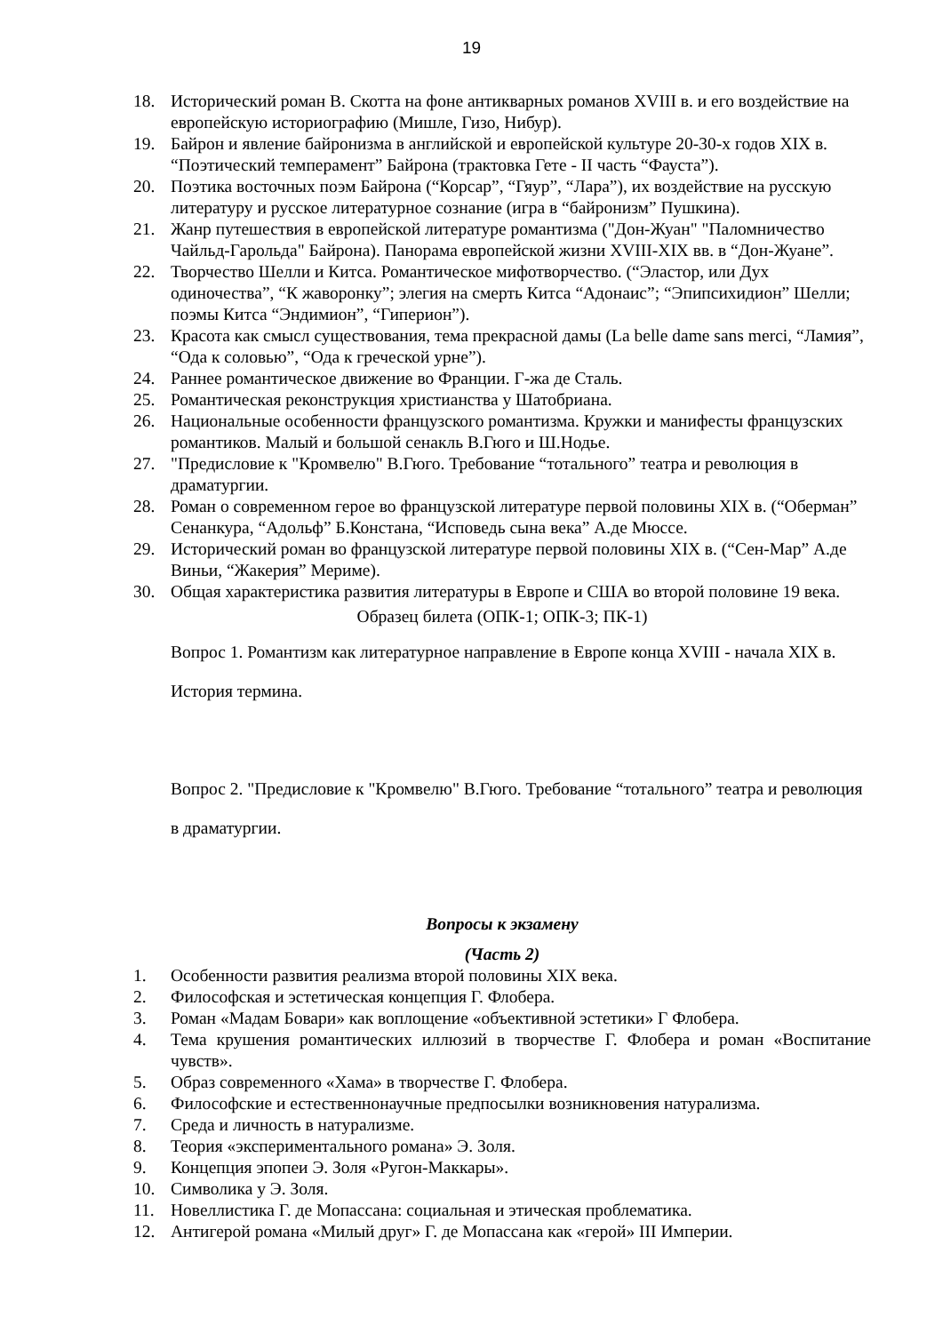19
18. Исторический роман В. Скотта на фоне антикварных романов XVIII в. и его воздействие на европейскую историографию (Мишле, Гизо, Нибур).
19. Байрон и явление байронизма в английской и европейской культуре 20-30-х годов XIX в. “Поэтический темперамент” Байрона (трактовка Гете - II часть “Фауста”).
20. Поэтика восточных поэм Байрона (“Корсар”, “Гяур”, “Лара”), их воздействие на русскую литературу и русское литературное сознание (игра в “байронизм” Пушкина).
21. Жанр путешествия в европейской литературе романтизма ("Дон-Жуан" "Паломничество Чайльд-Гарольда" Байрона). Панорама европейской жизни XVIII-XIX вв. в “Дон-Жуане”.
22. Творчество Шелли и Китса. Романтическое мифотворчество. (“Эластор, или Дух одиночества”, “К жаворонку”; элегия на смерть Китса “Адонаис”; “Эпипсихидион” Шелли; поэмы Китса “Эндимион”, “Гиперион”).
23. Красота как смысл существования, тема прекрасной дамы (La belle dame sans merci, “Ламия”, “Ода к соловью”, “Ода к греческой урне”).
24. Раннее романтическое движение во Франции. Г-жа де Сталь.
25. Романтическая реконструкция христианства у Шатобриана.
26. Национальные особенности французского романтизма. Кружки и манифесты французских романтиков. Малый и большой сенакль В.Гюго и Ш.Нодье.
27. "Предисловие к "Кромвелю" В.Гюго. Требование “тотального” театра и революция в драматургии.
28. Роман о современном герое во французской литературе первой половины XIX в. (“Оберман” Сенанкура, “Адольф” Б.Констана, “Исповедь сына века” А.де Мюссе.
29. Исторический роман во французской литературе первой половины XIX в. (“Сен-Мар” А.де Виньи, “Жакерия” Мериме).
30. Общая характеристика развития литературы в Европе и США во второй половине 19 века.
Образец билета (ОПК-1; ОПК-3; ПК-1)
Вопрос 1. Романтизм как литературное направление в Европе конца XVIII - начала XIX в. История термина.
Вопрос 2. "Предисловие к "Кромвелю" В.Гюго. Требование “тотального” театра и революция в драматургии.
Вопросы к экзамену
(Часть 2)
1. Особенности развития реализма второй половины XIX века.
2. Философская и эстетическая концепция Г. Флобера.
3. Роман «Мадам Бовари» как воплощение «объективной эстетики» Г Флобера.
4. Тема крушения романтических иллюзий в творчестве Г. Флобера и роман «Воспитание чувств».
5. Образ современного «Хама» в творчестве Г. Флобера.
6. Философские и естественнонаучные предпосылки возникновения натурализма.
7. Среда и личность в натурализме.
8. Теория «экспериментального романа» Э. Золя.
9. Концепция эпопеи Э. Золя «Ругон-Маккары».
10. Символика у Э. Золя.
11. Новеллистика Г. де Мопассана: социальная и этическая проблематика.
12. Антигерой романа «Милый друг» Г. де Мопассана как «герой» III Империи.